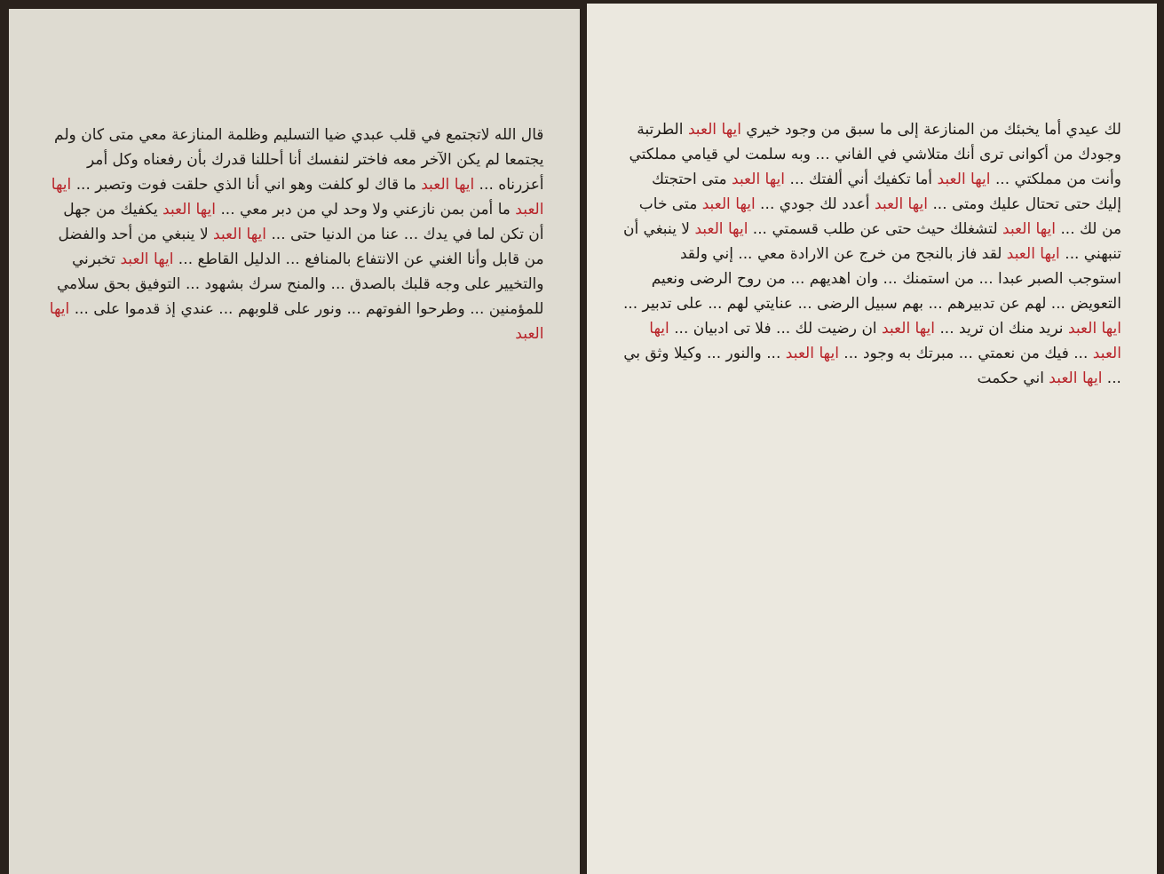قال الله لاتجتمع في قلب عبدي ضيا التسليم وظلمة المنازعة معي متى كان ولم يجتمعا لم يكن الآخر معه فاختر لنفسك أنا أحللنا قدرك بأن رفعناه وكل أمر أعزرناه ... ايها العبد ما قاك لو كلفت وهو اني أنا الذي حلقت فوت وتصبر ... ايها العبد ما أمن بمن نازعني ولا وحد لي من دبر معي ... ايها العبد يكفيك من جهل أن تكن لما في يدك ... عنا من الدنيا حتى ... ايها العبد لا ينبغي من أحد والفضل من قابل وأنا الغني عن الانتفاع بالمنافع ... الدليل القاطع ... ايها العبد تخبرني والتخيير على وجه قلبك بالصدق ... والمنح سرك بشهود ... التوفيق بحق سلامي للمؤمنين ... وطرحوا الفوتهم ... ونور على قلوبهم ... عندي إذ قدموا على ... ايها العبد
لك عيدي أما يخبئك من المنازعة إلى ما سبق من وجود خيري ايها العبد الطرتبة وجودك من أكوانى ترى أنك متلاشي في الفاني ... وبه سلمت لي قيامي مملكتي وأنت من مملكتي ... ايها العبد أما تكفيك أني ألفتك ... ايها العبد متى احتجتك إليك حتى تحتال عليك ومتى ... ايها العبد أعدد لك جودي ... ايها العبد متى خاب من لك ... ايها العبد لتشغلك حيث حتى عن طلب قسمتي ... ايها العبد لا ينبغي أن تنبهني ... ايها العبد لقد فاز بالنجح من خرج عن الارادة معي ... إني ولقد استوجب الصبر عبدا ... من استمنك ... وان اهديهم ... من روح الرضى ونعيم التعويض ... لهم عن تدبيرهم ... بهم سبيل الرضى ... عنايتي لهم ... على تدبير ... ايها العبد نريد منك ان تريد ... ايها العبد ان رضيت لك ... فلا تى ادبيان ... ايها العبد ... فيك من نعمتي ... مبرتك به وجود ... ايها العبد ... والنور ... وكيلا وثق بي ... ايها العبد اني حكمت